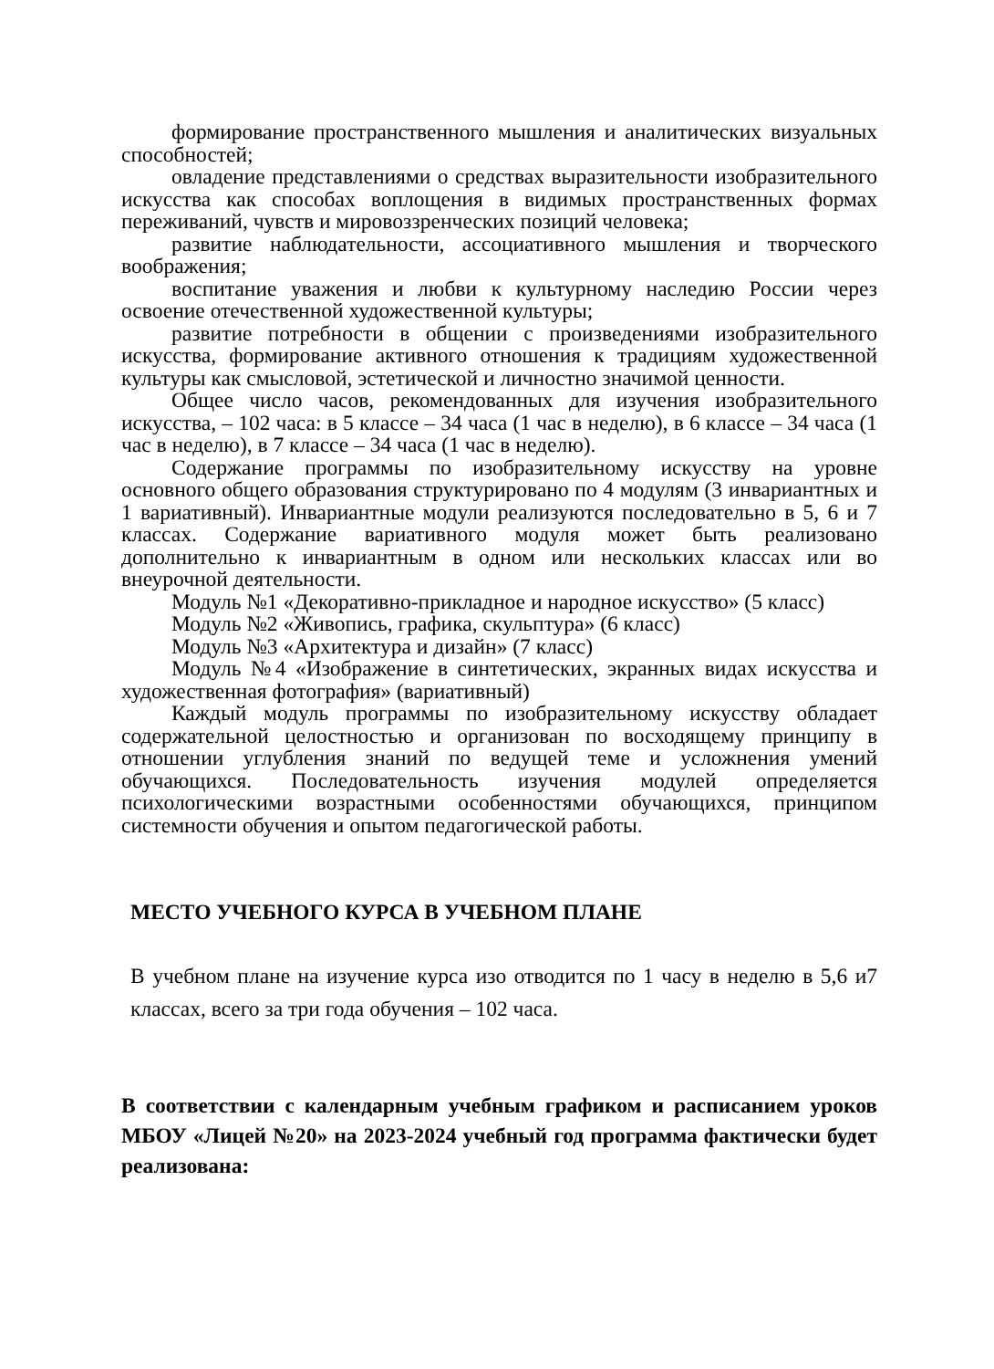формирование пространственного мышления и аналитических визуальных способностей;
овладение представлениями о средствах выразительности изобразительного искусства как способах воплощения в видимых пространственных формах переживаний, чувств и мировоззренческих позиций человека;
развитие наблюдательности, ассоциативного мышления и творческого воображения;
воспитание уважения и любви к культурному наследию России через освоение отечественной художественной культуры;
развитие потребности в общении с произведениями изобразительного искусства, формирование активного отношения к традициям художественной культуры как смысловой, эстетической и личностно значимой ценности.
Общее число часов, рекомендованных для изучения изобразительного искусства, – 102 часа: в 5 классе – 34 часа (1 час в неделю), в 6 классе – 34 часа (1 час в неделю), в 7 классе – 34 часа (1 час в неделю).
Содержание программы по изобразительному искусству на уровне основного общего образования структурировано по 4 модулям (3 инвариантных и 1 вариативный). Инвариантные модули реализуются последовательно в 5, 6 и 7 классах. Содержание вариативного модуля может быть реализовано дополнительно к инвариантным в одном или нескольких классах или во внеурочной деятельности.
Модуль №1 «Декоративно-прикладное и народное искусство» (5 класс)
Модуль №2 «Живопись, графика, скульптура» (6 класс)
Модуль №3 «Архитектура и дизайн» (7 класс)
Модуль №4 «Изображение в синтетических, экранных видах искусства и художественная фотография» (вариативный)
Каждый модуль программы по изобразительному искусству обладает содержательной целостностью и организован по восходящему принципу в отношении углубления знаний по ведущей теме и усложнения умений обучающихся. Последовательность изучения модулей определяется психологическими возрастными особенностями обучающихся, принципом системности обучения и опытом педагогической работы.
МЕСТО УЧЕБНОГО КУРСА В УЧЕБНОМ ПЛАНЕ
В учебном плане на изучение курса изо отводится по 1 часу в неделю в 5,6 и7 классах, всего за три года обучения – 102 часа.
В соответствии с календарным учебным графиком и расписанием уроков МБОУ «Лицей №20» на 2023-2024 учебный год программа фактически будет реализована: